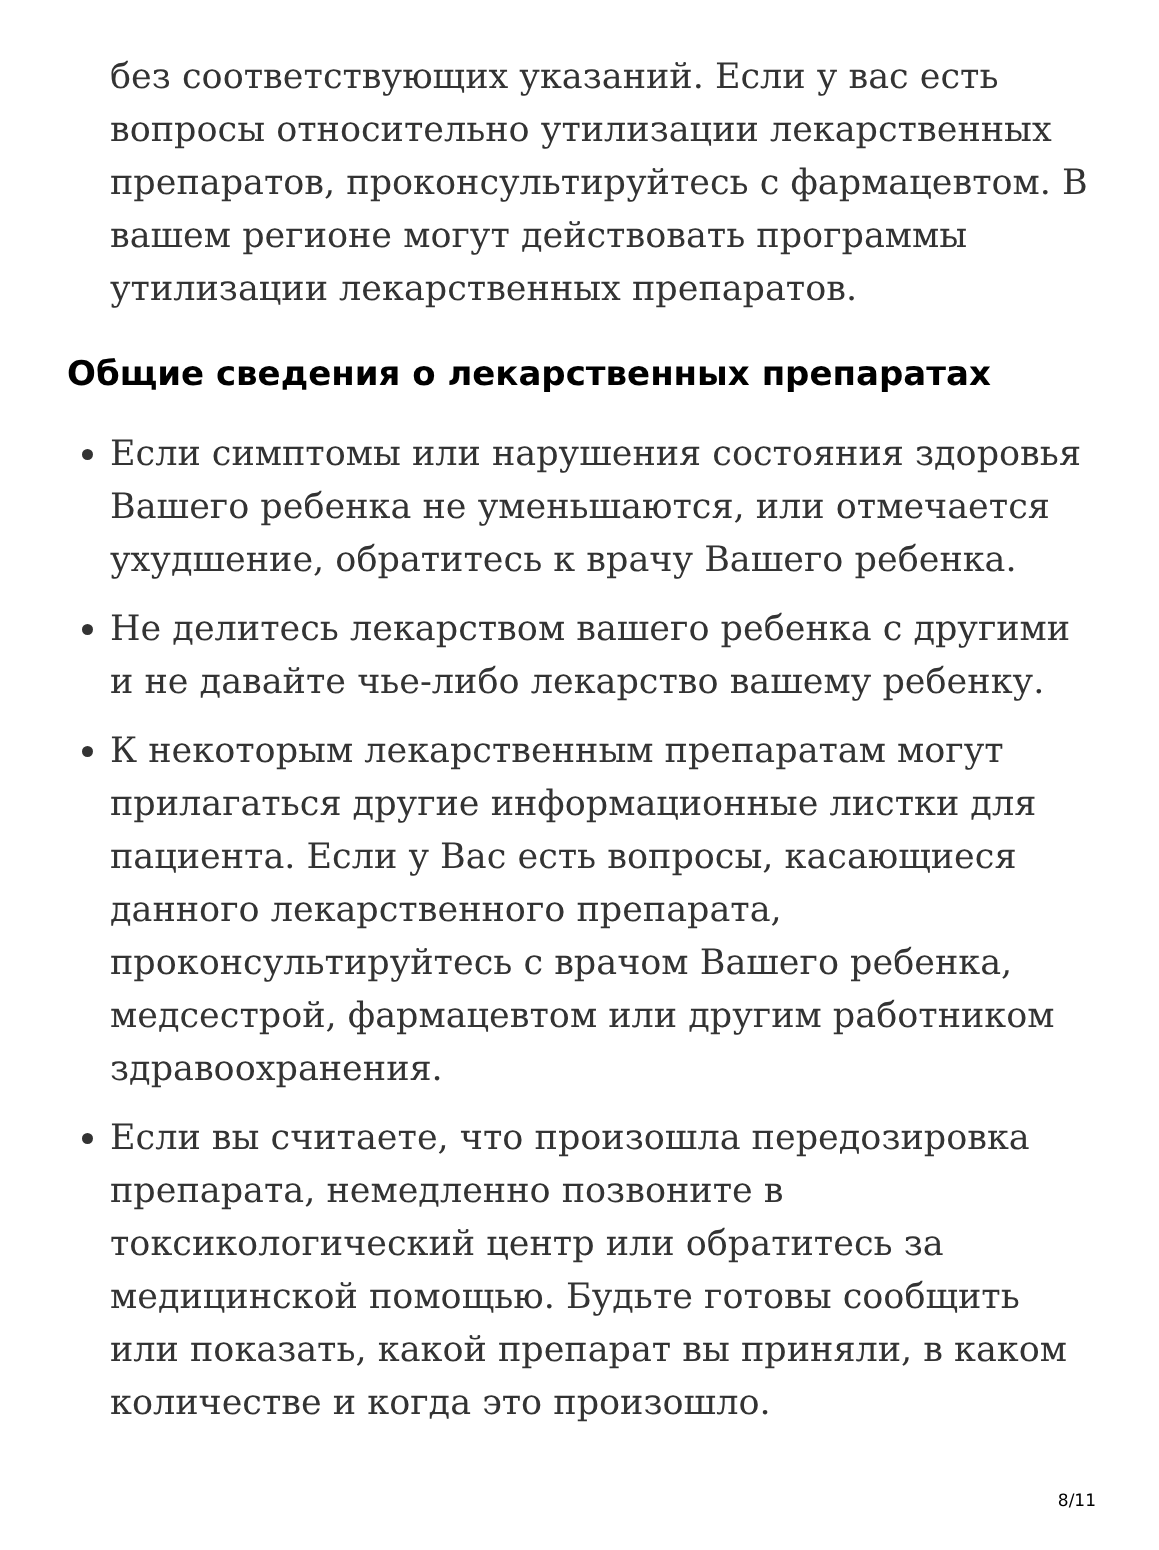без соответствующих указаний. Если у вас есть вопросы относительно утилизации лекарственных препаратов, проконсультируйтесь с фармацевтом. В вашем регионе могут действовать программы утилизации лекарственных препаратов.
Общие сведения о лекарственных препаратах
Если симптомы или нарушения состояния здоровья Вашего ребенка не уменьшаются, или отмечается ухудшение, обратитесь к врачу Вашего ребенка.
Не делитесь лекарством вашего ребенка с другими и не давайте чье-либо лекарство вашему ребенку.
К некоторым лекарственным препаратам могут прилагаться другие информационные листки для пациента. Если у Вас есть вопросы, касающиеся данного лекарственного препарата, проконсультируйтесь с врачом Вашего ребенка, медсестрой, фармацевтом или другим работником здравоохранения.
Если вы считаете, что произошла передозировка препарата, немедленно позвоните в токсикологический центр или обратитесь за медицинской помощью. Будьте готовы сообщить или показать, какой препарат вы приняли, в каком количестве и когда это произошло.
8/11